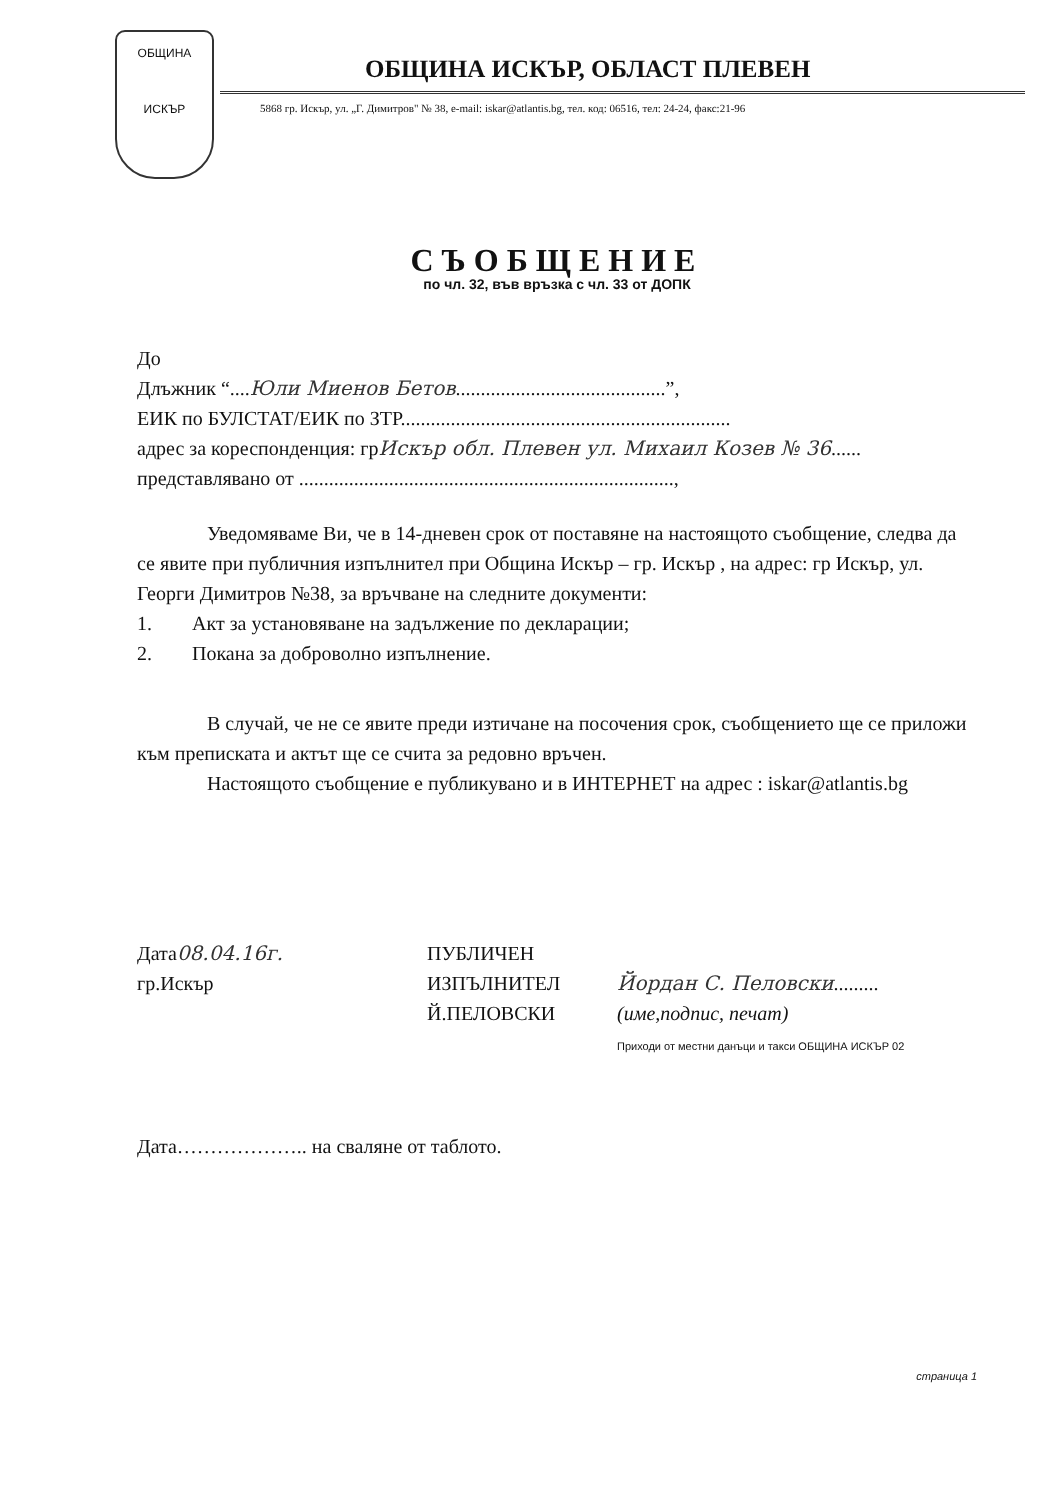ОБЩИНА
ИСКЪР
ОБЩИНА ИСКЪР, ОБЛАСТ ПЛЕВЕН
5868 гр. Искър, ул. „Г. Димитров" № 38, e-mail: iskar@atlantis.bg, тел. код: 06516, тел: 24-24, факс:21-96
СЪОБЩЕНИЕ
по чл. 32, във връзка с чл. 33 от ДОПК
До
Длъжник “....Юли Миенов Бетов..........................................”,
ЕИК по БУЛСТАТ/ЕИК по ЗТР..................................................................
адрес за кореспонденция: грИскър обл. Плевен ул. Михаил Козев № 36......
представлявано от ...........................................................................,
Уведомяваме Ви, че в 14-дневен срок от поставяне на настоящото съобщение, следва да се явите при публичния изпълнител при Община Искър – гр. Искър , на адрес: гр Искър, ул. Георги Димитров №38, за връчване на следните документи:
1. Акт за установяване на задължение по декларации;
2. Покана за доброволно изпълнение.
В случай, че не се явите преди изтичане на посочения срок, съобщението ще се приложи към преписката и актът ще се счита за редовно връчен.
Настоящото съобщение е публикувано и в ИНТЕРНЕТ на адрес : iskar@atlantis.bg
Дата08.04.16г.
гр.Искър
ПУБЛИЧЕН
ИЗПЪЛНИТЕЛ
Й.ПЕЛОВСКИ
Йордан С. Пеловски.........
(име,подпис, печат)
Приходи от местни данъци и такси ОБЩИНА ИСКЪР 02
Дата……………….. на сваляне от таблото.
страница 1